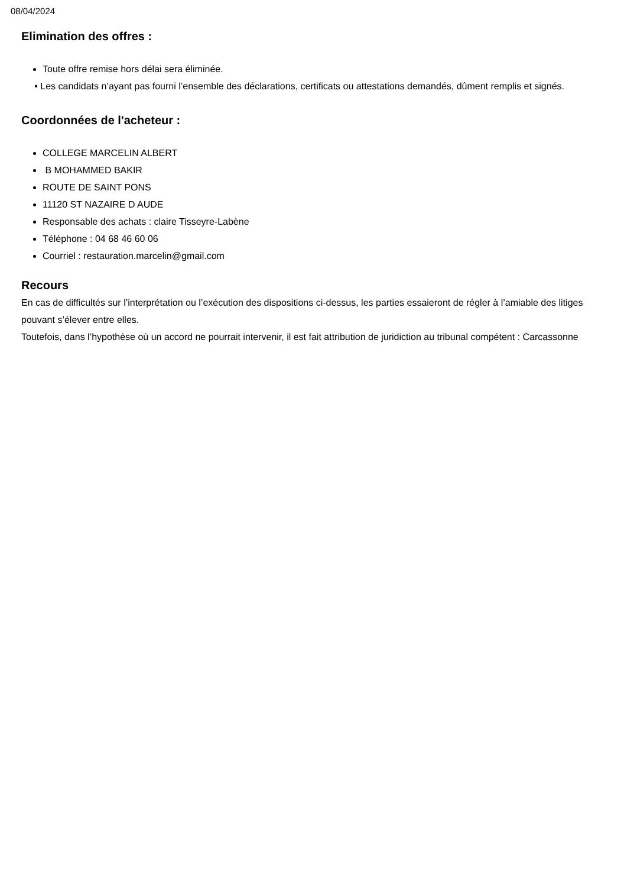08/04/2024
Elimination des offres :
Toute offre remise hors délai sera éliminée.
• Les candidats n’ayant pas fourni l’ensemble des déclarations, certificats ou attestations demandés, dûment remplis et signés.
Coordonnées de l'acheteur :
COLLEGE MARCELIN ALBERT
B MOHAMMED BAKIR
ROUTE DE SAINT PONS
11120 ST NAZAIRE D AUDE
Responsable des achats : claire Tisseyre-Labène
Téléphone : 04 68 46 60 06
Courriel : restauration.marcelin@gmail.com
Recours
En cas de difficultés sur l’interprétation ou l’exécution des dispositions ci-dessus, les parties essaieront de régler à l’amiable des litiges pouvant s’élever entre elles.
Toutefois, dans l’hypothèse où un accord ne pourrait intervenir, il est fait attribution de juridiction au tribunal compétent : Carcassonne